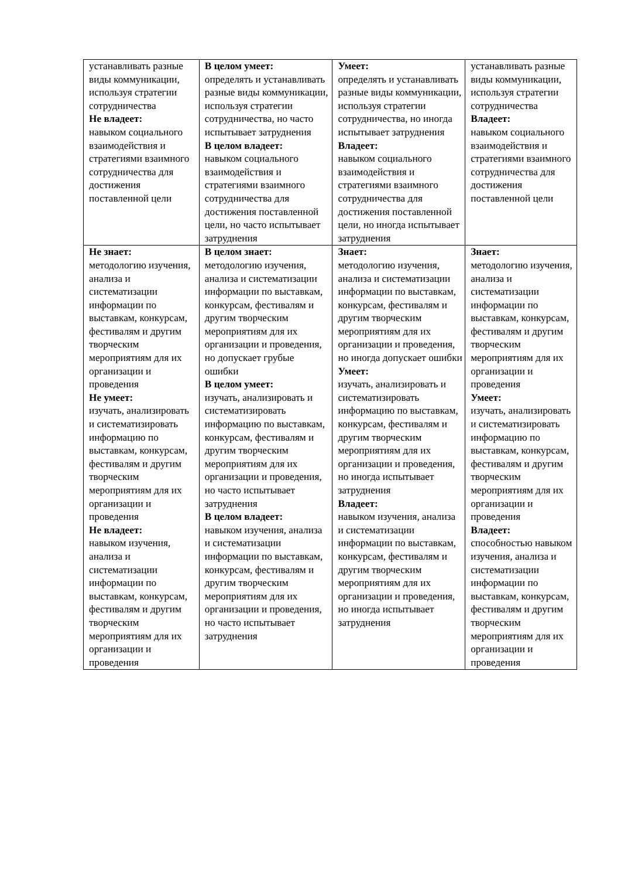| устанавливать разные виды коммуникации, используя стратегии сотрудничества Не владеет: навыком социального взаимодействия и стратегиями взаимного сотрудничества для достижения поставленной цели | В целом умеет: определять и устанавливать разные виды коммуникации, используя стратегии сотрудничества, но часто испытывает затруднения В целом владеет: навыком социального взаимодействия и стратегиями взаимного сотрудничества для достижения поставленной цели, но часто испытывает затруднения | Умеет: определять и устанавливать разные виды коммуникации, используя стратегии сотрудничества, но иногда испытывает затруднения Владеет: навыком социального взаимодействия и стратегиями взаимного сотрудничества для достижения поставленной цели, но иногда испытывает затруднения | устанавливать разные виды коммуникации, используя стратегии сотрудничества Владеет: навыком социального взаимодействия и стратегиями взаимного сотрудничества для достижения поставленной цели |
| Не знает: методологию изучения, анализа и систематизации информации по выставкам, конкурсам, фестивалям и другим творческим мероприятиям для их организации и проведения Не умеет: изучать, анализировать и систематизировать информацию по выставкам, конкурсам, фестивалям и другим творческим мероприятиям для их организации и проведения Не владеет: навыком изучения, анализа и систематизации информации по выставкам, конкурсам, фестивалям и другим творческим мероприятиям для их организации и проведения | В целом знает: методологию изучения, анализа и систематизации информации по выставкам, конкурсам, фестивалям и другим творческим мероприятиям для их организации и проведения, но допускает грубые ошибки В целом умеет: изучать, анализировать и систематизировать информацию по выставкам, конкурсам, фестивалям и другим творческим мероприятиям для их организации и проведения, но часто испытывает затруднения В целом владеет: навыком изучения, анализа и систематизации информации по выставкам, конкурсам, фестивалям и другим творческим мероприятиям для их организации и проведения, но часто испытывает затруднения | Знает: методологию изучения, анализа и систематизации информации по выставкам, конкурсам, фестивалям и другим творческим мероприятиям для их организации и проведения, но иногда допускает ошибки Умеет: изучать, анализировать и систематизировать информацию по выставкам, конкурсам, фестивалям и другим творческим мероприятиям для их организации и проведения, но иногда испытывает затруднения Владеет: навыком изучения, анализа и систематизации информации по выставкам, конкурсам, фестивалям и другим творческим мероприятиям для их организации и проведения, но иногда испытывает затруднения | Знает: методологию изучения, анализа и систематизации информации по выставкам, конкурсам, фестивалям и другим творческим мероприятиям для их организации и проведения Умеет: изучать, анализировать и систематизировать информацию по выставкам, конкурсам, фестивалям и другим творческим мероприятиям для их организации и проведения Владеет: способностью навыком изучения, анализа и систематизации информации по выставкам, конкурсам, фестивалям и другим творческим мероприятиям для их организации и проведения |